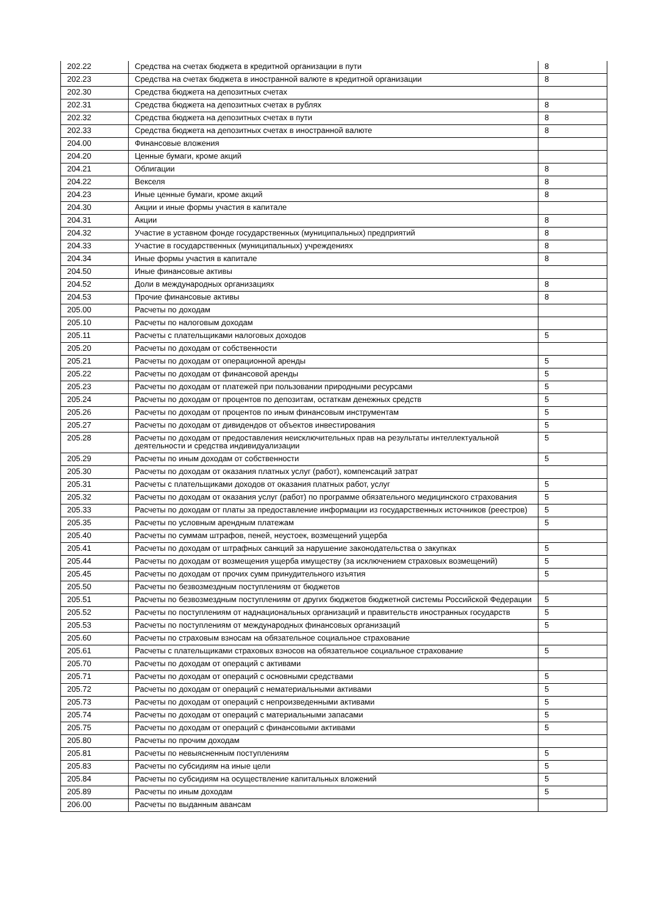| 202.22 | Средства на счетах бюджета в кредитной организации в пути | 8 |
| 202.23 | Средства на счетах бюджета в иностранной валюте в кредитной организации | 8 |
| 202.30 | Средства бюджета на депозитных счетах | |
| 202.31 | Средства бюджета на депозитных счетах в рублях | 8 |
| 202.32 | Средства бюджета на депозитных счетах в пути | 8 |
| 202.33 | Средства бюджета на депозитных счетах в иностранной валюте | 8 |
| 204.00 | Финансовые вложения | |
| 204.20 | Ценные бумаги, кроме акций | |
| 204.21 | Облигации | 8 |
| 204.22 | Векселя | 8 |
| 204.23 | Иные ценные бумаги, кроме акций | 8 |
| 204.30 | Акции и иные формы участия в капитале | |
| 204.31 | Акции | 8 |
| 204.32 | Участие в уставном фонде государственных (муниципальных) предприятий | 8 |
| 204.33 | Участие в государственных (муниципальных) учреждениях | 8 |
| 204.34 | Иные формы участия в капитале | 8 |
| 204.50 | Иные финансовые активы | |
| 204.52 | Доли в международных организациях | 8 |
| 204.53 | Прочие финансовые активы | 8 |
| 205.00 | Расчеты по доходам | |
| 205.10 | Расчеты по налоговым доходам | |
| 205.11 | Расчеты с плательщиками налоговых доходов | 5 |
| 205.20 | Расчеты по доходам от собственности | |
| 205.21 | Расчеты по доходам от операционной аренды | 5 |
| 205.22 | Расчеты по доходам от финансовой аренды | 5 |
| 205.23 | Расчеты по доходам от платежей при пользовании природными ресурсами | 5 |
| 205.24 | Расчеты по доходам от процентов по депозитам, остаткам денежных средств | 5 |
| 205.26 | Расчеты по доходам от процентов по иным финансовым инструментам | 5 |
| 205.27 | Расчеты по доходам от дивидендов от объектов инвестирования | 5 |
| 205.28 | Расчеты по доходам от предоставления неисключительных прав на результаты интеллектуальной деятельности и средства индивидуализации | 5 |
| 205.29 | Расчеты по иным доходам от собственности | 5 |
| 205.30 | Расчеты по доходам от оказания платных услуг (работ), компенсаций затрат | |
| 205.31 | Расчеты с плательщиками доходов от оказания платных работ, услуг | 5 |
| 205.32 | Расчеты по доходам от оказания услуг (работ) по программе обязательного медицинского страхования | 5 |
| 205.33 | Расчеты по доходам от платы за предоставление информации из государственных источников (реестров) | 5 |
| 205.35 | Расчеты по условным арендным платежам | 5 |
| 205.40 | Расчеты по суммам штрафов, пеней, неустоек, возмещений ущерба | |
| 205.41 | Расчеты по доходам от штрафных санкций за нарушение законодательства о закупках | 5 |
| 205.44 | Расчеты по доходам от возмещения ущерба имуществу (за исключением страховых возмещений) | 5 |
| 205.45 | Расчеты по доходам от прочих сумм принудительного изъятия | 5 |
| 205.50 | Расчеты по безвозмездным поступлениям от бюджетов | |
| 205.51 | Расчеты по безвозмездным поступлениям от других бюджетов бюджетной системы Российской Федерации | 5 |
| 205.52 | Расчеты по поступлениям от наднациональных организаций и правительств иностранных государств | 5 |
| 205.53 | Расчеты по поступлениям от международных финансовых организаций | 5 |
| 205.60 | Расчеты по страховым взносам на обязательное социальное страхование | |
| 205.61 | Расчеты с плательщиками страховых взносов на обязательное социальное страхование | 5 |
| 205.70 | Расчеты по доходам от операций с активами | |
| 205.71 | Расчеты по доходам от операций с основными средствами | 5 |
| 205.72 | Расчеты по доходам от операций с нематериальными активами | 5 |
| 205.73 | Расчеты по доходам от операций с непроизведенными активами | 5 |
| 205.74 | Расчеты по доходам от операций с материальными запасами | 5 |
| 205.75 | Расчеты по доходам от операций с финансовыми активами | 5 |
| 205.80 | Расчеты по прочим доходам | |
| 205.81 | Расчеты по невыясненным поступлениям | 5 |
| 205.83 | Расчеты по субсидиям на иные цели | 5 |
| 205.84 | Расчеты по субсидиям на осуществление капитальных вложений | 5 |
| 205.89 | Расчеты по иным доходам | 5 |
| 206.00 | Расчеты по выданным авансам | |